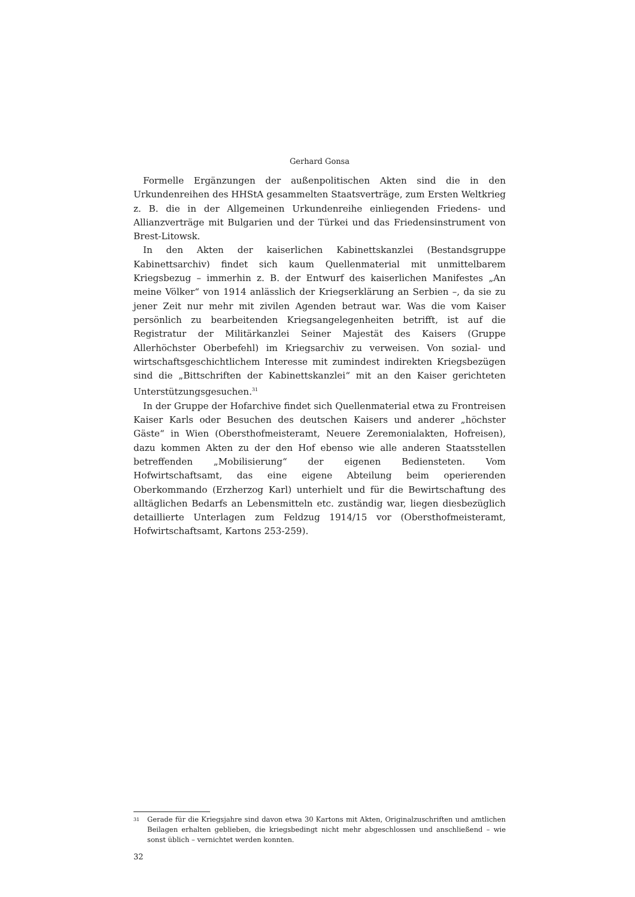Gerhard Gonsa
Formelle Ergänzungen der außenpolitischen Akten sind die in den Urkundenreihen des HHStA gesammelten Staatsverträge, zum Ersten Weltkrieg z. B. die in der Allgemeinen Urkundenreihe einliegenden Friedens- und Allianzverträge mit Bulgarien und der Türkei und das Friedensinstrument von Brest-Litowsk.
In den Akten der kaiserlichen Kabinettskanzlei (Bestandsgruppe Kabinettsarchiv) findet sich kaum Quellenmaterial mit unmittelbarem Kriegsbezug – immerhin z. B. der Entwurf des kaiserlichen Manifestes „An meine Völker“ von 1914 anlässlich der Kriegserklärung an Serbien –, da sie zu jener Zeit nur mehr mit zivilen Agenden betraut war. Was die vom Kaiser persönlich zu bearbeitenden Kriegsangelegenheiten betrifft, ist auf die Registratur der Militärkanzlei Seiner Majestät des Kaisers (Gruppe Allerhöchster Oberbefehl) im Kriegsarchiv zu verweisen. Von sozial- und wirtschaftsgeschichtlichem Interesse mit zumindest indirekten Kriegsbezügen sind die „Bittschriften der Kabinettskanzlei“ mit an den Kaiser gerichteten Unterstützungsgesuchen.<sup>31</sup>
In der Gruppe der Hofarchive findet sich Quellenmaterial etwa zu Frontreisen Kaiser Karls oder Besuchen des deutschen Kaisers und anderer „höchster Gäste“ in Wien (Obersthofmeisteramt, Neuere Zeremonialakten, Hofreisen), dazu kommen Akten zu der den Hof ebenso wie alle anderen Staatsstellen betreffenden „Mobilisierung“ der eigenen Bediensteten. Vom Hofwirtschaftsamt, das eine eigene Abteilung beim operierenden Oberkommando (Erzherzog Karl) unterhielt und für die Bewirtschaftung des alltäglichen Bedarfs an Lebensmitteln etc. zuständig war, liegen diesbezüglich detaillierte Unterlagen zum Feldzug 1914/15 vor (Obersthofmeisteramt, Hofwirtschaftsamt, Kartons 253-259).
<sup>31</sup> Gerade für die Kriegsjahre sind davon etwa 30 Kartons mit Akten, Originalzuschriften und amtlichen Beilagen erhalten geblieben, die kriegsbedingt nicht mehr abgeschlossen und anschließend – wie sonst üblich – vernichtet werden konnten.
32